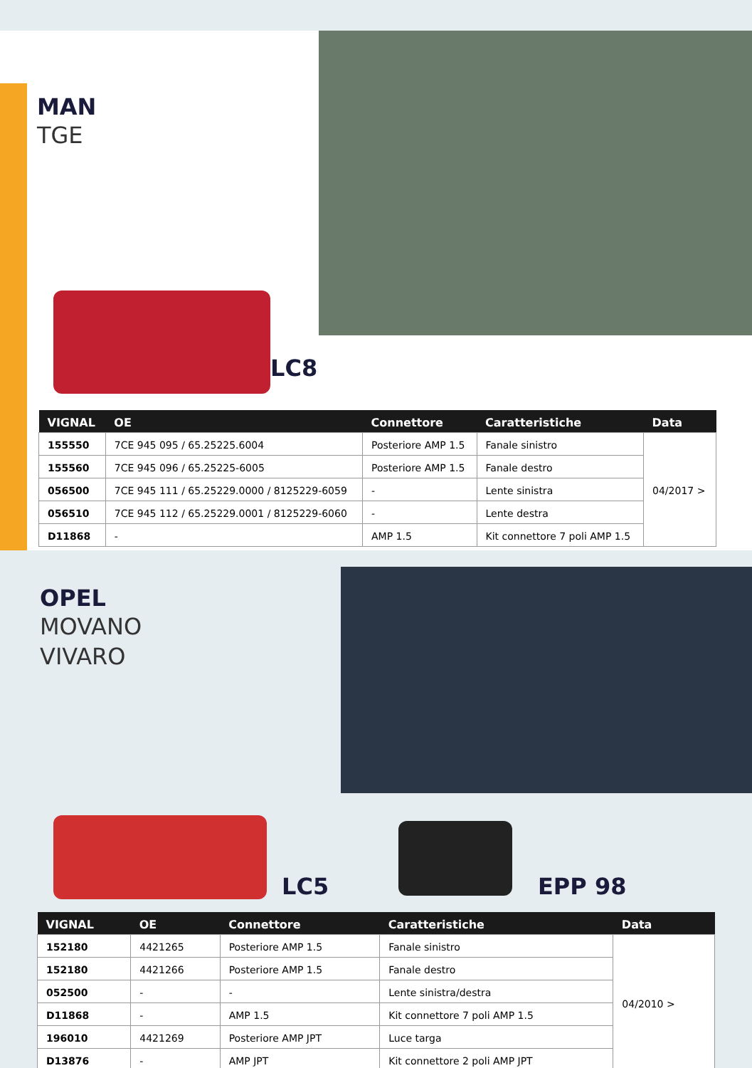MAN
TGE
LC8
| VIGNAL | OE | Connettore | Caratteristiche | Data |
| --- | --- | --- | --- | --- |
| 155550 | 7CE 945 095 / 65.25225.6004 | Posteriore AMP 1.5 | Fanale sinistro | 04/2017 > |
| 155560 | 7CE 945 096 / 65.25225-6005 | Posteriore AMP 1.5 | Fanale destro | |
| 056500 | 7CE 945 111 / 65.25229.0000 / 8125229-6059 | - | Lente sinistra | |
| 056510 | 7CE 945 112 / 65.25229.0001 / 8125229-6060 | - | Lente destra | |
| D11868 | - | AMP 1.5 | Kit connettore 7 poli AMP 1.5 | |
OPEL
MOVANO
VIVARO
LC5 EPP 98
| VIGNAL | OE | Connettore | Caratteristiche | Data |
| --- | --- | --- | --- | --- |
| 152180 | 4421265 | Posteriore AMP 1.5 | Fanale sinistro | 04/2010 > |
| 152180 | 4421266 | Posteriore AMP 1.5 | Fanale destro | |
| 052500 | - | - | Lente sinistra/destra | |
| D11868 | - | AMP 1.5 | Kit connettore 7 poli AMP 1.5 | |
| 196010 | 4421269 | Posteriore AMP JPT | Luce targa | |
| D13876 | - | AMP JPT | Kit connettore 2 poli AMP JPT | |